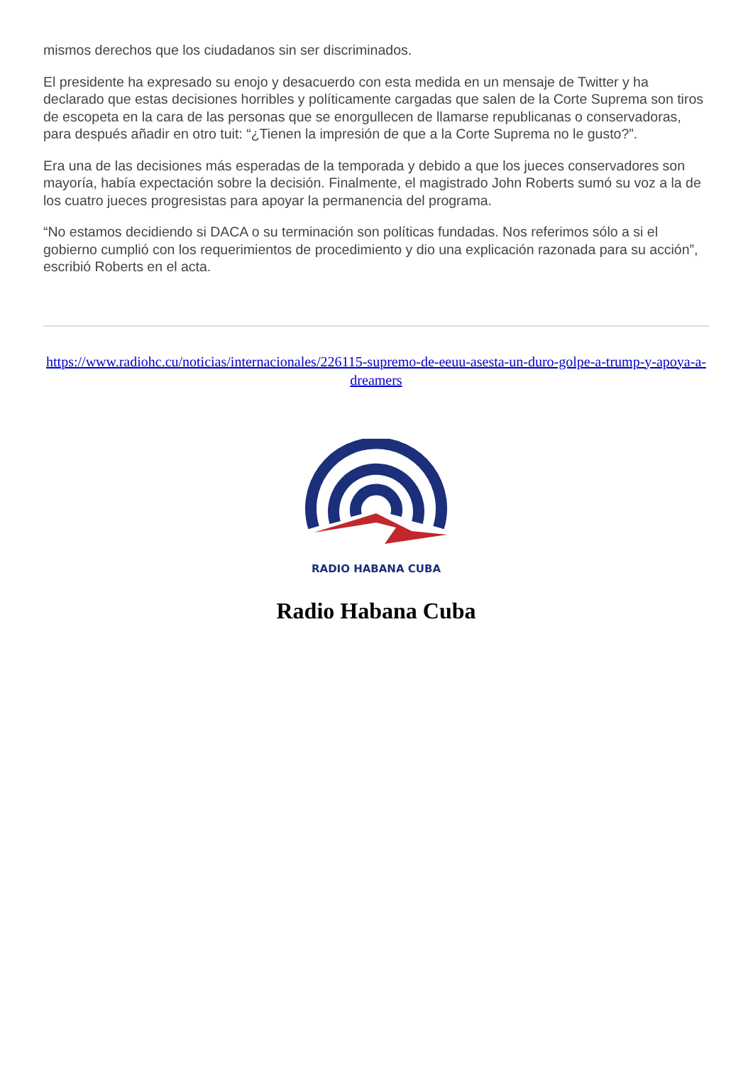mismos derechos que los ciudadanos sin ser discriminados.
El presidente ha expresado su enojo y desacuerdo con esta medida en un mensaje de Twitter y ha declarado que estas decisiones horribles y políticamente cargadas que salen de la Corte Suprema son tiros de escopeta en la cara de las personas que se enorgullecen de llamarse republicanas o conservadoras, para después añadir en otro tuit: “¿Tienen la impresión de que a la Corte Suprema no le gusto?”.
Era una de las decisiones más esperadas de la temporada y debido a que los jueces conservadores son mayoría, había expectación sobre la decisión. Finalmente, el magistrado John Roberts sumó su voz a la de los cuatro jueces progresistas para apoyar la permanencia del programa.
“No estamos decidiendo si DACA o su terminación son políticas fundadas. Nos referimos sólo a si el gobierno cumplió con los requerimientos de procedimiento y dio una explicación razonada para su acción”, escribió Roberts en el acta.
https://www.radiohc.cu/noticias/internacionales/226115-supremo-de-eeuu-asesta-un-duro-golpe-a-trump-y-apoya-a-dreamers
RADIO HABANA CUBA
Radio Habana Cuba